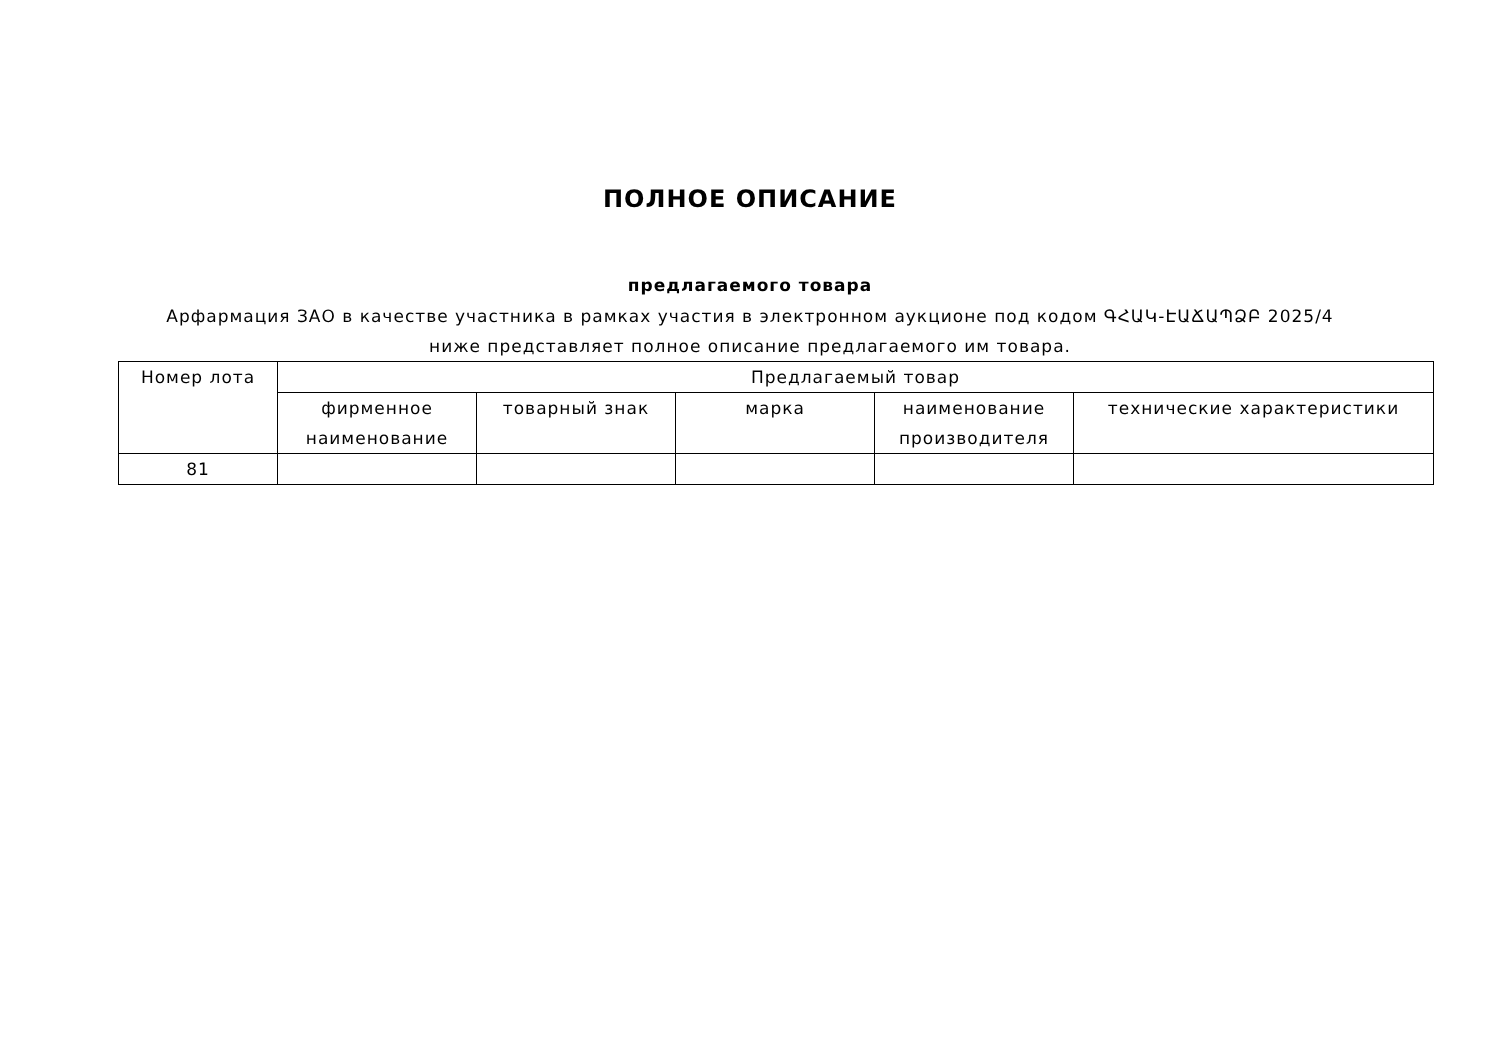ПОЛНОЕ ОПИСАНИЕ
предлагаемого товара
Арфармация ЗАО в качестве участника в рамках участия в электронном аукционе под кодом ԳՀԱԿ-ԷԱՃԱՊՁԲ 2025/4 ниже представляет полное описание предлагаемого им товара.
| Номер лота | Предлагаемый товар | | | | |
| --- | --- | --- | --- | --- | --- |
| | фирменное наименование | товарный знак | марка | наименование производителя | технические характеристики |
| 81 | | | | | |